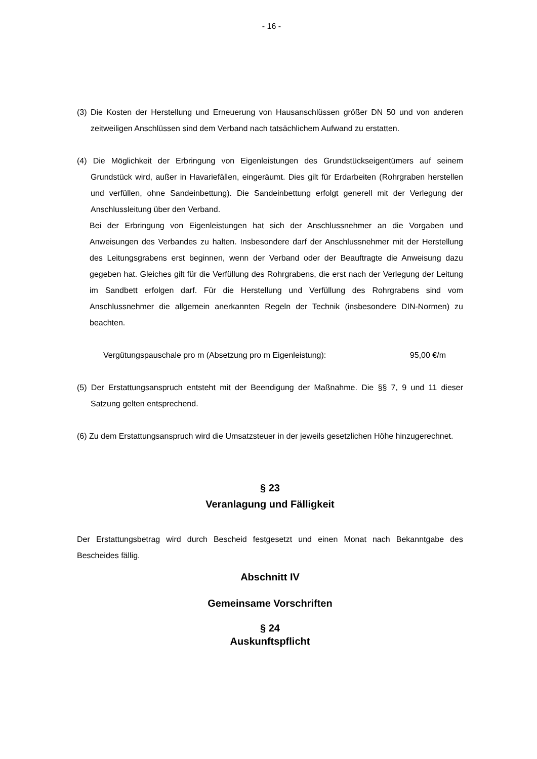- 16 -
(3) Die Kosten der Herstellung und Erneuerung von Hausanschlüssen größer DN 50 und von anderen zeitweiligen Anschlüssen sind dem Verband nach tatsächlichem Aufwand zu erstatten.
(4) Die Möglichkeit der Erbringung von Eigenleistungen des Grundstückseigentümers auf seinem Grundstück wird, außer in Havariefällen, eingeräumt. Dies gilt für Erdarbeiten (Rohrgraben herstellen und verfüllen, ohne Sandeinbettung). Die Sandeinbettung erfolgt generell mit der Verlegung der Anschlussleitung über den Verband.
Bei der Erbringung von Eigenleistungen hat sich der Anschlussnehmer an die Vorgaben und Anweisungen des Verbandes zu halten. Insbesondere darf der Anschlussnehmer mit der Herstellung des Leitungsgrabens erst beginnen, wenn der Verband oder der Beauftragte die Anweisung dazu gegeben hat. Gleiches gilt für die Verfüllung des Rohrgrabens, die erst nach der Verlegung der Leitung im Sandbett erfolgen darf. Für die Herstellung und Verfüllung des Rohrgrabens sind vom Anschlussnehmer die allgemein anerkannten Regeln der Technik (insbesondere DIN-Normen) zu beachten.
Vergütungspauschale pro m (Absetzung pro m Eigenleistung): 95,00 €/m
(5) Der Erstattungsanspruch entsteht mit der Beendigung der Maßnahme. Die §§ 7, 9 und 11 dieser Satzung gelten entsprechend.
(6) Zu dem Erstattungsanspruch wird die Umsatzsteuer in der jeweils gesetzlichen Höhe hinzugerechnet.
§ 23
Veranlagung und Fälligkeit
Der Erstattungsbetrag wird durch Bescheid festgesetzt und einen Monat nach Bekanntgabe des Bescheides fällig.
Abschnitt IV
Gemeinsame Vorschriften
§ 24
Auskunftspflicht